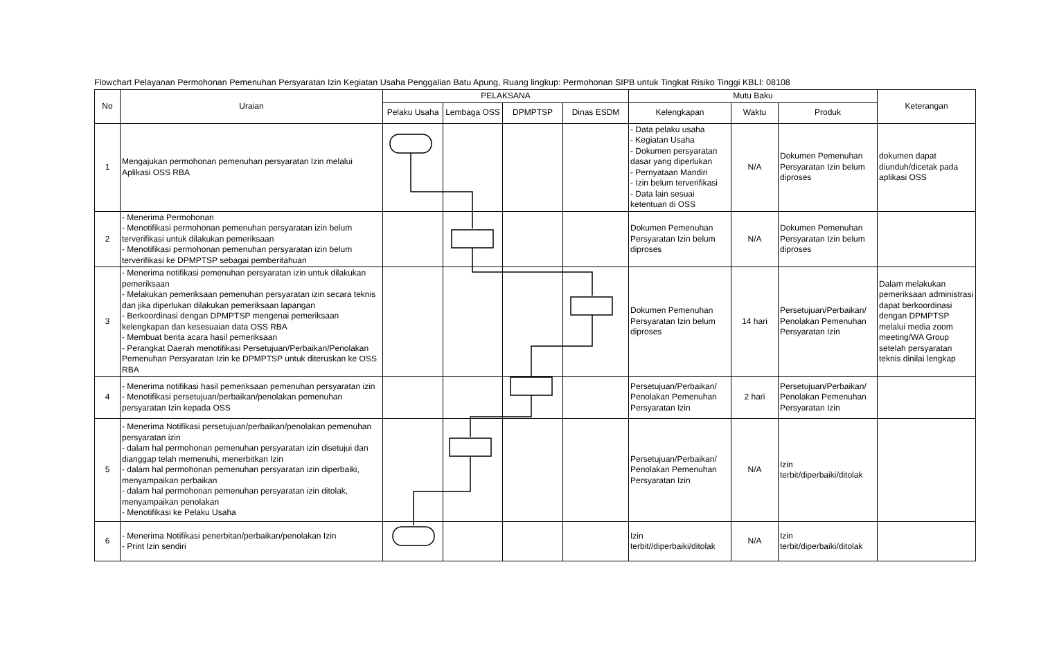Flowchart Pelayanan Permohonan Pemenuhan Persyaratan Izin Kegiatan Usaha Penggalian Batu Apung, Ruang lingkup: Permohonan SIPB untuk Tingkat Risiko Tinggi KBLI: 08108
| No | Uraian | PELAKSANA | | | | Mutu Baku | | | Keterangan |
| --- | --- | --- | --- | --- | --- | --- | --- | --- | --- |
| | | Pelaku Usaha | Lembaga OSS | DPMPTSP | Dinas ESDM | Kelengkapan | Waktu | Produk | |
| 1 | Mengajukan permohonan pemenuhan persyaratan Izin melalui Aplikasi OSS RBA | | | | | - Data pelaku usaha - Kegiatan Usaha - Dokumen persyaratan dasar yang diperlukan - Pernyataan Mandiri - Izin belum terverifikasi - Data lain sesuai ketentuan di OSS | N/A | Dokumen Pemenuhan Persyaratan Izin belum diproses | dokumen dapat diunduh/dicetak pada aplikasi OSS |
| 2 | - Menerima Permohonan - Menotifikasi permohonan pemenuhan persyaratan izin belum terverifikasi untuk dilakukan pemeriksaan - Menotifikasi permohonan pemenuhan persyaratan izin belum terverifikasi ke DPMPTSP sebagai pemberitahuan | | | | | Dokumen Pemenuhan Persyaratan Izin belum diproses | N/A | Dokumen Pemenuhan Persyaratan Izin belum diproses | |
| 3 | - Menerima notifikasi pemenuhan persyaratan izin untuk dilakukan pemeriksaan - Melakukan pemeriksaan pemenuhan persyaratan izin secara teknis dan jika diperlukan dilakukan pemeriksaan lapangan - Berkoordinasi dengan DPMPTSP mengenai pemeriksaan kelengkapan dan kesesuaian data OSS RBA - Membuat berita acara hasil pemeriksaan - Perangkat Daerah menotifikasi Persetujuan/Perbaikan/Penolakan Pemenuhan Persyaratan Izin ke DPMPTSP untuk diteruskan ke OSS RBA | | | | | Dokumen Pemenuhan Persyaratan Izin belum diproses | 14 hari | Persetujuan/Perbaikan/ Penolakan Pemenuhan Persyaratan Izin | Dalam melakukan pemeriksaan administrasi dapat berkoordinasi dengan DPMPTSP melalui media zoom meeting/WA Group setelah persyaratan teknis dinilai lengkap |
| 4 | - Menerima notifikasi hasil pemeriksaan pemenuhan persyaratan izin - Menotifikasi persetujuan/perbaikan/penolakan pemenuhan persyaratan Izin kepada OSS | | | | | Persetujuan/Perbaikan/ Penolakan Pemenuhan Persyaratan Izin | 2 hari | Persetujuan/Perbaikan/ Penolakan Pemenuhan Persyaratan Izin | |
| 5 | - Menerima Notifikasi persetujuan/perbaikan/penolakan pemenuhan persyaratan izin - dalam hal permohonan pemenuhan persyaratan izin disetujui dan dianggap telah memenuhi, menerbitkan Izin - dalam hal permohonan pemenuhan persyaratan izin diperbaiki, menyampaikan perbaikan - dalam hal permohonan pemenuhan persyaratan izin ditolak, menyampaikan penolakan - Menotifikasi ke Pelaku Usaha | | | | | Persetujuan/Perbaikan/ Penolakan Pemenuhan Persyaratan Izin | N/A | Izin terbit/diperbaiki/ditolak | |
| 6 | - Menerima Notifikasi penerbitan/perbaikan/penolakan Izin - Print Izin sendiri | | | | | Izin terbit//diperbaiki/ditolak | N/A | Izin terbit/diperbaiki/ditolak | |